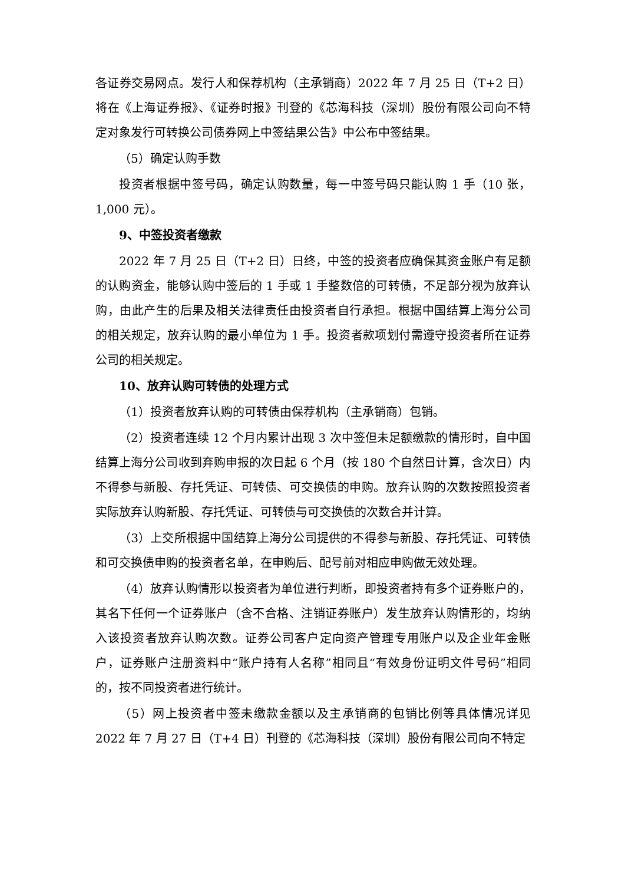各证券交易网点。发行人和保荐机构（主承销商）2022 年 7 月 25 日（T+2 日）将在《上海证券报》、《证券时报》刊登的《芯海科技（深圳）股份有限公司向不特定对象发行可转换公司债券网上中签结果公告》中公布中签结果。
（5）确定认购手数
投资者根据中签号码，确定认购数量，每一中签号码只能认购 1 手（10 张，1,000 元）。
9、中签投资者缴款
2022 年 7 月 25 日（T+2 日）日终，中签的投资者应确保其资金账户有足额的认购资金，能够认购中签后的 1 手或 1 手整数倍的可转债，不足部分视为放弃认购，由此产生的后果及相关法律责任由投资者自行承担。根据中国结算上海分公司的相关规定，放弃认购的最小单位为 1 手。投资者款项划付需遵守投资者所在证券公司的相关规定。
10、放弃认购可转债的处理方式
（1）投资者放弃认购的可转债由保荐机构（主承销商）包销。
（2）投资者连续 12 个月内累计出现 3 次中签但未足额缴款的情形时，自中国结算上海分公司收到弃购申报的次日起 6 个月（按 180 个自然日计算，含次日）内不得参与新股、存托凭证、可转债、可交换债的申购。放弃认购的次数按照投资者实际放弃认购新股、存托凭证、可转债与可交换债的次数合并计算。
（3）上交所根据中国结算上海分公司提供的不得参与新股、存托凭证、可转债和可交换债申购的投资者名单，在申购后、配号前对相应申购做无效处理。
（4）放弃认购情形以投资者为单位进行判断，即投资者持有多个证券账户的，其名下任何一个证券账户（含不合格、注销证券账户）发生放弃认购情形的，均纳入该投资者放弃认购次数。证券公司客户定向资产管理专用账户以及企业年金账户，证券账户注册资料中“账户持有人名称”相同且“有效身份证明文件号码”相同的，按不同投资者进行统计。
（5）网上投资者中签未缴款金额以及主承销商的包销比例等具体情况详见 2022 年 7 月 27 日（T+4 日）刊登的《芯海科技（深圳）股份有限公司向不特定